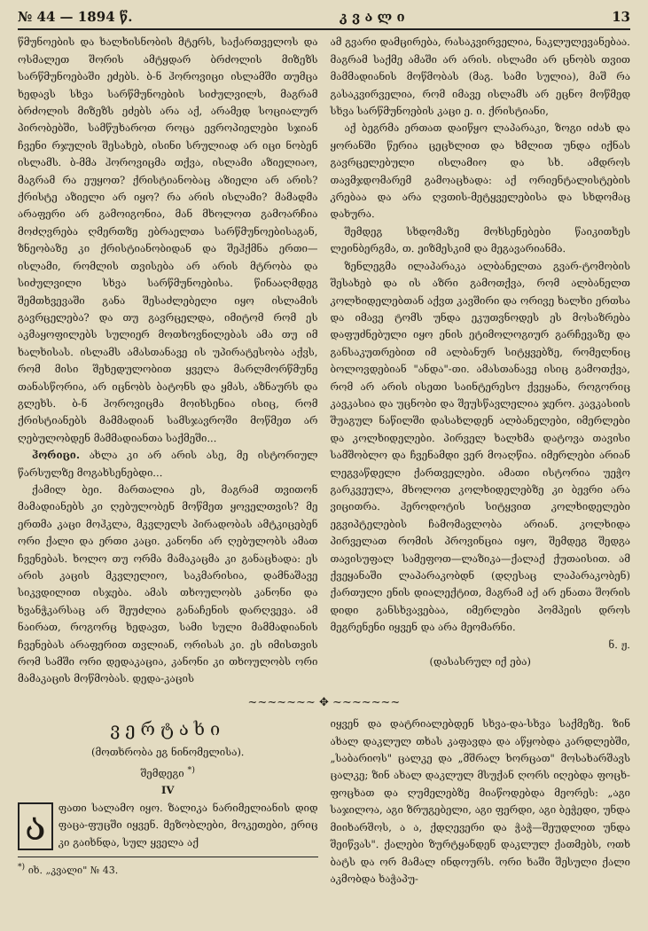№ 44 — 1894 წ. კ ვ ა ლ ი 13
წმუნოების და ხალხისნობის მტერს, საქართველოს და ოსმალეთ შორის ამტყდარ ბრძოლის მიზეზს სარწმუნოებაში ეძებს. ბ-ნ ჰოროვიცი ისლამში თუმცა ხედავს სხვა სარწმუნოების სიძულვილს, მაგრამ ბრძოლის მიზეზს ეძებს არა აქ, არამედ სოციალურ პირობებში, სამწუხაროთ როცა ევროპიელები სჯიან ჩვენი რჯულის შესახებ, ისინი სრულიად არ იცი ნობენ ისლამს. ბ-მმა ჰოროვიცმა თქვა, ისლამი აზიელიაო, მაგრამ რა ეუყოთ? ქრისტიანობაც აზიელი არ არის? ქრისტე აზიელი არ იყო? რა არის ისლამი? მამადმა არაფერი არ გამოიგონია, მან მხოლოთ გამოარჩია მოძღვრება ღმერთზე ებრაელთა სარწმუნოებისაგან, ზნეობაზე კი ქრისტიანობიდან და შეჰქმნა ერთი—ისლამი, რომლის თვისება არ არის მტრობა და სიძულვილი სხვა სარწმუნოებისა. წინააღმდეგ შემთხვევაში განა შესაძლებელი იყო ისლამის გავრცელება? და თუ გავრცელდა, იმიტომ რომ ეს აკმაყოფილებს სულიერ მოთხოვნილებას ამა თუ იმ ხალხისას. ისლამს ამასთანავე ის უპირატესობა აქვს, რომ მისი შეხედულობით ყველა მარლმორწმუნე თანასწორია, არ იცნობს ბატონს და ყმას, აზნაურს და გლეხს. ბ-ნ ჰოროვიცმა მოიხსენია ისიც, რომ ქრისტიანებს მამმადიან სამსჯავროში მოწმეთ არ ღებულობდენ მამმადიანთა საქმეში...
ჰორიცი. ახლა კი არ არის ასე, მე ისტორიულ წარსულზე მოგახსენებდი...
ქამილ ბეი. მართალია ეს, მაგრამ თვითონ მამადიანებს კი ღებულობენ მოწმეთ ყოველთვის? მე ერთმა კაცი მოჰკლა, მკვლელს პირადობას ამტკიცებენ ორი ქალი და ერთი კაცი. კანონი არ ღებულობს ამათ ჩვენებას. ხოლო თუ ორმა მამაკაცმა კი განაცხადა: ეს არის კაცის მკვლელიო, საკმარისია, დამნაშავე სიკვდილით ისჯება. ამას თხოულობს კანონი და ხვანჭკარსაც არ შეუძლია განაჩენის დარღვევა. ამ ნაირათ, როგორც ხედავთ, სამი სული მამმადიანის ჩვენებას არაფერით თვლიან, ორისას კი. ეს იმისთვის რომ სამში ორი დედაკაცია, კანონი კი თხოულობს ორი მამაკაცის მოწმობას. დედა-კაცის
ამ გვარი დამცირება, რასაკვირველია, ნაკლულევანებაა. მაგრამ საქმე ამაში არ არის. ისლამი არ ცნობს თვით მამმადიანის მოწმობას (მაგ. სამი სულია), მაშ რა გასაკვირველია, რომ იმავე ისლამს არ ეცნო მოწმედ სხვა სარწმუნოების კაცი ე. ი. ქრისტიანი,
აქ ბეგრმა ერთათ დაიწყო ლაპარაკი, ზოგი იძახ და ყორანში წერია ცეცხლით და ხმლით უნდა იქნას გავრცელებული ისლამიო და სხ. ამდროს თავმჯდომარემ გამოაცხადა: აქ ორიენტალისტების კრებაა და არა ღვთის-მეტყველებისა და სხდომაც დახურა.
შემდეგ სხდომაზე მოხსენებები წაიკითხეს ლეინბერგმა, თ. ეიზმესკიმ და მეგავარიანმა.
ზენლეგმა ილაპარაკა ალბანელთა გვარ-ტომობის შესახებ და ის აზრი გამოთქვა, რომ ალბანელთ კოლხიდელებთან აქვთ კავშირი და ორივე ხალხი ერთსა და იმავე ტომს უნდა ეკუთვნოდეს ეს მოსაზრება დაფუძნებული იყო ენის ეტიმოლოგიურ გარჩევაზე და განსაკუთრებით იმ ალბანურ სიტყვებზე, რომელნიც ბოლოვდებიან "ანდა"-თი. ამასთანავე ისიც გამოთქვა, რომ არ არის ისეთი საინტერესო ქვეყანა, როგორიც კავკასია და უცნობი და შეუსწავლელია ჯერო. კავკასიის შუაგულ ნაწილში დასახლდენ ალბანელები, იმერლები და კოლხიდელები. პირველ ხალხმა დატოვა თავისი სამშობლო და ჩვენამდი ვერ მოაღწია. იმერლები არიან ლეგვაწდელი ქართველები. ამათი ისტორია უეჭო გარკვეულა, მხოლოთ კოლხიდელებზე კი ბევრი არა ვიცითრა. ჰეროდოტის სიტყვით კოლხიდელები ეგვიპტელების ჩამომავლობა არიან. კოლხიდა პირველათ რომის პროვინცია იყო, შემდეგ შედგა თავისუფალ სამეფოთ—ლაზიკა—ქალაქ ქუთაისით. ამ ქვეყანაში ლაპარაკობდნ (დღესაც ლაპარაკობენ) ქართული ენის დიალექტით, მაგრამ აქ არ ენათა შორის დიდი განსხვავებაა, იმერლები პომპეის დროს მეგრენენი იყვენ და არა მეომარნი.
ნ. ჟ.
(დასასრულ იქ ება)
~~~~~~~ ✥ ~~~~~~~
ვერტახი
(მოთხრობა ეგ ნინომელისა).
შემდეგი <sup>*)</sup>
IV
აფათი სალამო იყო. ზალიკა ნარიმელიანის დიდ ფაცა-ფუცში იყვენ. მეზობლები, მოკეთები, ერიც კი გაიხნდა, სულ ყველა აქ
<sup>*)</sup> იხ. „კვალი" № 43.
იყვენ და დატრიალებდენ სხვა-და-სხვა საქმეზე. ზინ ახალ დაკლულ თხას კაფავდა და აწყობდა კარდლებში, „საბარიოს" ცალკე და „მშრალ ხორცათ" მოსახარშავს ცალკე; ზინ ახალ დაკლულ მსუქან ღორს იღებდა ფოცხ-ფოცხათ და ღუმელებზე მიაწოდებდა მეორეს: „აგი საჯილოა, აგი ზრუგებელი, აგი ფერდი, აგი ბეჭედი, უნდა მიიხარშოს, ა ა, ქდღევერი და ჭაჭ—შეუდლით უნდა შეიწვას". ქალები ზურტყანდენ დაკლულ ქათმებს, ოთხ ბატს და ორ მამალ ინდოურს. ორი ხაში შესული ქალი აკმობდა ხაჭაპუ-